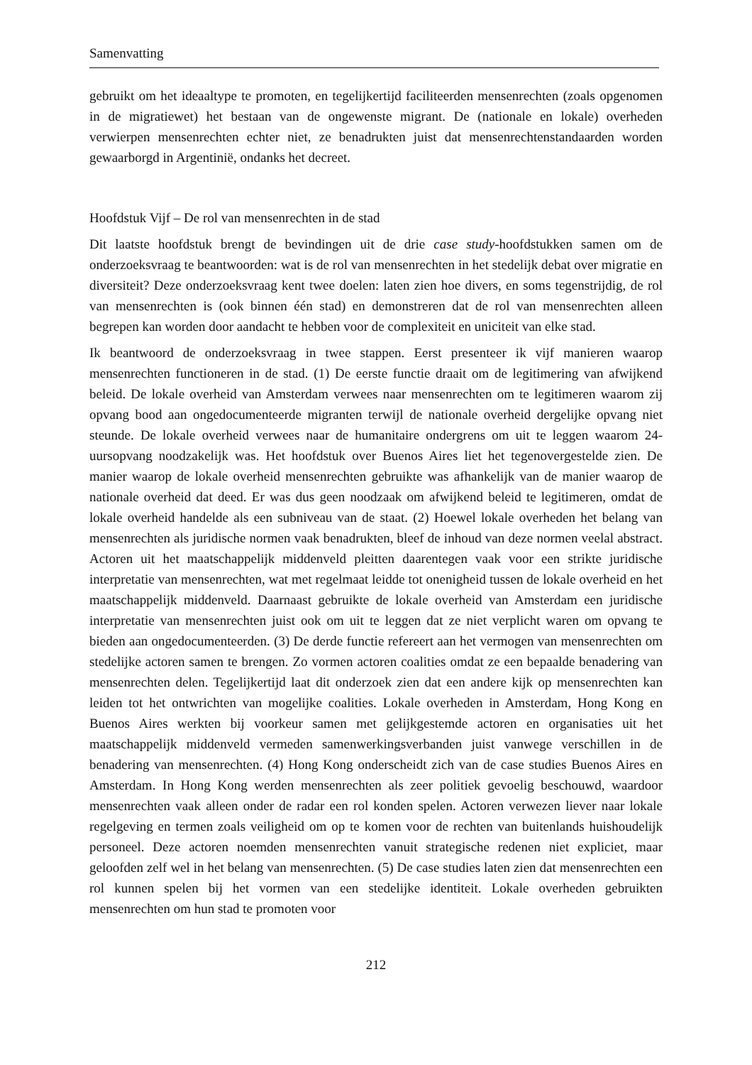Samenvatting
gebruikt om het ideaaltype te promoten, en tegelijkertijd faciliteerden mensenrechten (zoals opgenomen in de migratiewet) het bestaan van de ongewenste migrant. De (nationale en lokale) overheden verwierpen mensenrechten echter niet, ze benadrukten juist dat mensenrechtenstandaarden worden gewaarborgd in Argentinië, ondanks het decreet.
Hoofdstuk Vijf – De rol van mensenrechten in de stad
Dit laatste hoofdstuk brengt de bevindingen uit de drie case study-hoofdstukken samen om de onderzoeksvraag te beantwoorden: wat is de rol van mensenrechten in het stedelijk debat over migratie en diversiteit? Deze onderzoeksvraag kent twee doelen: laten zien hoe divers, en soms tegenstrijdig, de rol van mensenrechten is (ook binnen één stad) en demonstreren dat de rol van mensenrechten alleen begrepen kan worden door aandacht te hebben voor de complexiteit en uniciteit van elke stad.
Ik beantwoord de onderzoeksvraag in twee stappen. Eerst presenteer ik vijf manieren waarop mensenrechten functioneren in de stad. (1) De eerste functie draait om de legitimering van afwijkend beleid. De lokale overheid van Amsterdam verwees naar mensenrechten om te legitimeren waarom zij opvang bood aan ongedocumenteerde migranten terwijl de nationale overheid dergelijke opvang niet steunde. De lokale overheid verwees naar de humanitaire ondergrens om uit te leggen waarom 24-uursopvang noodzakelijk was. Het hoofdstuk over Buenos Aires liet het tegenovergestelde zien. De manier waarop de lokale overheid mensenrechten gebruikte was afhankelijk van de manier waarop de nationale overheid dat deed. Er was dus geen noodzaak om afwijkend beleid te legitimeren, omdat de lokale overheid handelde als een subniveau van de staat. (2) Hoewel lokale overheden het belang van mensenrechten als juridische normen vaak benadrukten, bleef de inhoud van deze normen veelal abstract. Actoren uit het maatschappelijk middenveld pleitten daarentegen vaak voor een strikte juridische interpretatie van mensenrechten, wat met regelmaat leidde tot onenigheid tussen de lokale overheid en het maatschappelijk middenveld. Daarnaast gebruikte de lokale overheid van Amsterdam een juridische interpretatie van mensenrechten juist ook om uit te leggen dat ze niet verplicht waren om opvang te bieden aan ongedocumenteerden. (3) De derde functie refereert aan het vermogen van mensenrechten om stedelijke actoren samen te brengen. Zo vormen actoren coalities omdat ze een bepaalde benadering van mensenrechten delen. Tegelijkertijd laat dit onderzoek zien dat een andere kijk op mensenrechten kan leiden tot het ontwrichten van mogelijke coalities. Lokale overheden in Amsterdam, Hong Kong en Buenos Aires werkten bij voorkeur samen met gelijkgestemde actoren en organisaties uit het maatschappelijk middenveld vermeden samenwerkingsverbanden juist vanwege verschillen in de benadering van mensenrechten. (4) Hong Kong onderscheidt zich van de case studies Buenos Aires en Amsterdam. In Hong Kong werden mensenrechten als zeer politiek gevoelig beschouwd, waardoor mensenrechten vaak alleen onder de radar een rol konden spelen. Actoren verwezen liever naar lokale regelgeving en termen zoals veiligheid om op te komen voor de rechten van buitenlands huishoudelijk personeel. Deze actoren noemden mensenrechten vanuit strategische redenen niet expliciet, maar geloofden zelf wel in het belang van mensenrechten. (5) De case studies laten zien dat mensenrechten een rol kunnen spelen bij het vormen van een stedelijke identiteit. Lokale overheden gebruikten mensenrechten om hun stad te promoten voor
212